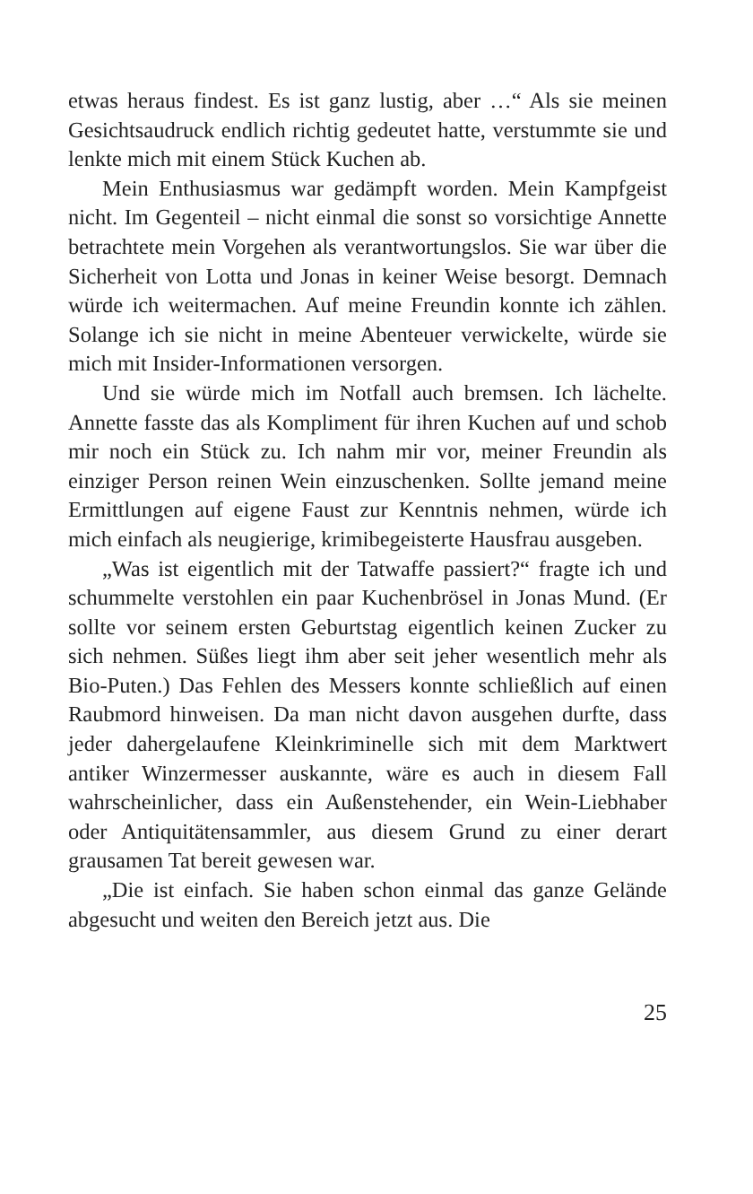etwas heraus findest. Es ist ganz lustig, aber …“ Als sie meinen Gesichtsaudruck endlich richtig gedeutet hatte, verstummte sie und lenkte mich mit einem Stück Kuchen ab.
Mein Enthusiasmus war gedämpft worden. Mein Kampfgeist nicht. Im Gegenteil – nicht einmal die sonst so vorsichtige Annette betrachtete mein Vorgehen als verantwortungslos. Sie war über die Sicherheit von Lotta und Jonas in keiner Weise besorgt. Demnach würde ich weitermachen. Auf meine Freundin konnte ich zählen. Solange ich sie nicht in meine Abenteuer verwickelte, würde sie mich mit Insider-Informationen versorgen.
Und sie würde mich im Notfall auch bremsen. Ich lächelte. Annette fasste das als Kompliment für ihren Kuchen auf und schob mir noch ein Stück zu. Ich nahm mir vor, meiner Freundin als einziger Person reinen Wein einzuschenken. Sollte jemand meine Ermittlungen auf eigene Faust zur Kenntnis nehmen, würde ich mich einfach als neugierige, krimibegeisterte Hausfrau ausgeben.
„Was ist eigentlich mit der Tatwaffe passiert?“ fragte ich und schummelte verstohlen ein paar Kuchenbrösel in Jonas Mund. (Er sollte vor seinem ersten Geburtstag eigentlich keinen Zucker zu sich nehmen. Süßes liegt ihm aber seit jeher wesentlich mehr als Bio-Puten.) Das Fehlen des Messers konnte schließlich auf einen Raubmord hinweisen. Da man nicht davon ausgehen durfte, dass jeder dahergelaufene Kleinkriminelle sich mit dem Marktwert antiker Winzermesser auskannte, wäre es auch in diesem Fall wahrscheinlicher, dass ein Außenstehender, ein Wein-Liebhaber oder Antiquitätensammler, aus diesem Grund zu einer derart grausamen Tat bereit gewesen war.
„Die ist einfach. Sie haben schon einmal das ganze Gelände abgesucht und weiten den Bereich jetzt aus. Die
25